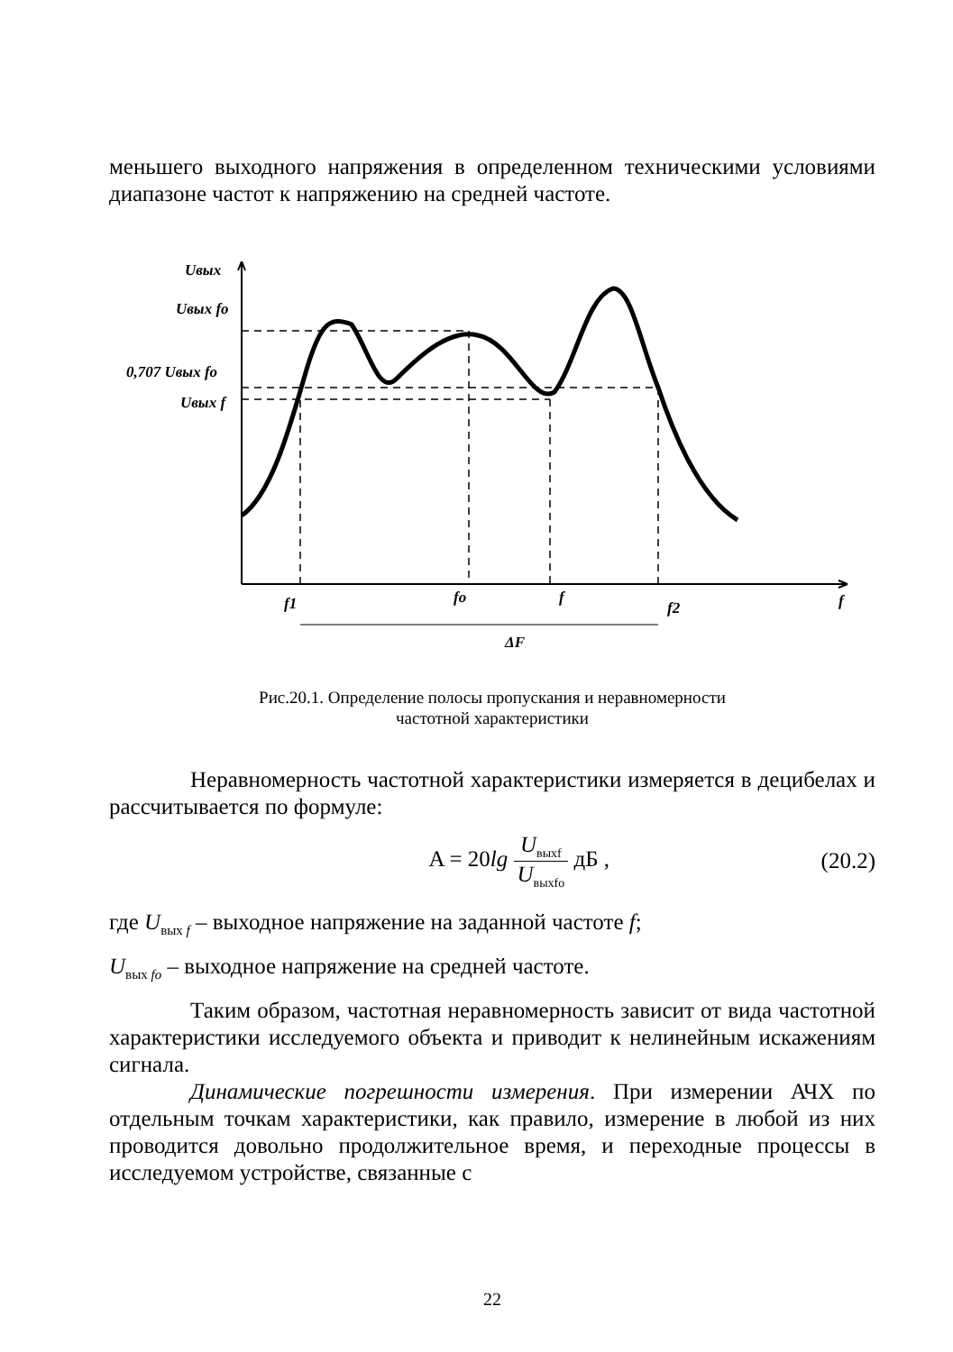меньшего выходного напряжения в определенном техническими условиями диапазоне частот к напряжению на средней частоте.
Uвых
Uвых fo
0,707 Uвых fo
Uвых f
f1
fo
f
f2
f
ΔF
Рис.20.1. Определение полосы пропускания и неравномерности
частотной характеристики
Неравномерность частотной характеристики измеряется в децибелах и рассчитывается по формуле:
A = 20lg U<sub>выхf</sub> U<sub>выхfo</sub> дБ , (20.2)
где U<sub>вых f</sub> – выходное напряжение на заданной частоте f;
U<sub>вых fo</sub> – выходное напряжение на средней частоте.
Таким образом, частотная неравномерность зависит от вида частотной характеристики исследуемого объекта и приводит к нелинейным искажениям сигнала.
Динамические погрешности измерения. При измерении АЧХ по отдельным точкам характеристики, как правило, измерение в любой из них проводится довольно продолжительное время, и переходные процессы в исследуемом устройстве, связанные с
22